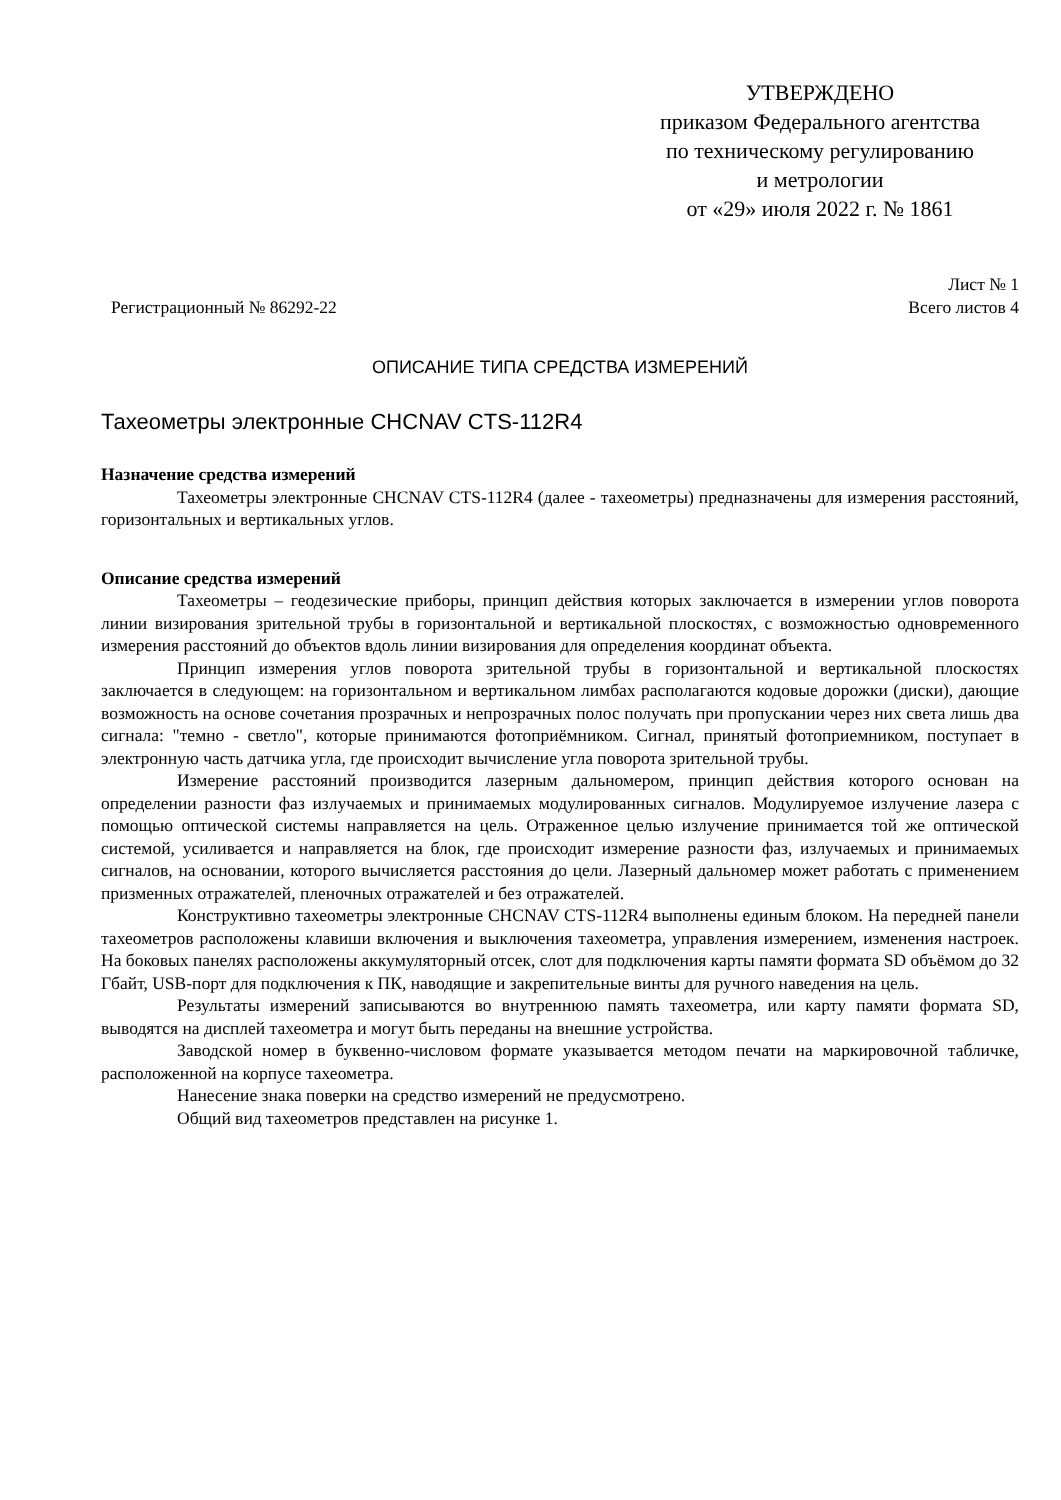УТВЕРЖДЕНО
приказом Федерального агентства
по техническому регулированию
и метрологии
от «29» июля 2022 г. № 1861
Регистрационный № 86292-22
Лист № 1
Всего листов 4
ОПИСАНИЕ ТИПА СРЕДСТВА ИЗМЕРЕНИЙ
Тахеометры электронные CHCNAV CTS-112R4
Назначение средства измерений
Тахеометры электронные CHCNAV CTS-112R4 (далее - тахеометры) предназначены для измерения расстояний, горизонтальных и вертикальных углов.
Описание средства измерений
Тахеометры – геодезические приборы, принцип действия которых заключается в измерении углов поворота линии визирования зрительной трубы в горизонтальной и вертикальной плоскостях, с возможностью одновременного измерения расстояний до объектов вдоль линии визирования для определения координат объекта.
Принцип измерения углов поворота зрительной трубы в горизонтальной и вертикальной плоскостях заключается в следующем: на горизонтальном и вертикальном лимбах располагаются кодовые дорожки (диски), дающие возможность на основе сочетания прозрачных и непрозрачных полос получать при пропускании через них света лишь два сигнала: "темно - светло", которые принимаются фотоприёмником. Сигнал, принятый фотоприемником, поступает в электронную часть датчика угла, где происходит вычисление угла поворота зрительной трубы.
Измерение расстояний производится лазерным дальномером, принцип действия которого основан на определении разности фаз излучаемых и принимаемых модулированных сигналов. Модулируемое излучение лазера с помощью оптической системы направляется на цель. Отраженное целью излучение принимается той же оптической системой, усиливается и направляется на блок, где происходит измерение разности фаз, излучаемых и принимаемых сигналов, на основании, которого вычисляется расстояния до цели. Лазерный дальномер может работать с применением призменных отражателей, пленочных отражателей и без отражателей.
Конструктивно тахеометры электронные CHCNAV CTS-112R4 выполнены единым блоком. На передней панели тахеометров расположены клавиши включения и выключения тахеометра, управления измерением, изменения настроек. На боковых панелях расположены аккумуляторный отсек, слот для подключения карты памяти формата SD объёмом до 32 Гбайт, USB-порт для подключения к ПК, наводящие и закрепительные винты для ручного наведения на цель.
Результаты измерений записываются во внутреннюю память тахеометра, или карту памяти формата SD, выводятся на дисплей тахеометра и могут быть переданы на внешние устройства.
Заводской номер в буквенно-числовом формате указывается методом печати на маркировочной табличке, расположенной на корпусе тахеометра.
Нанесение знака поверки на средство измерений не предусмотрено.
Общий вид тахеометров представлен на рисунке 1.